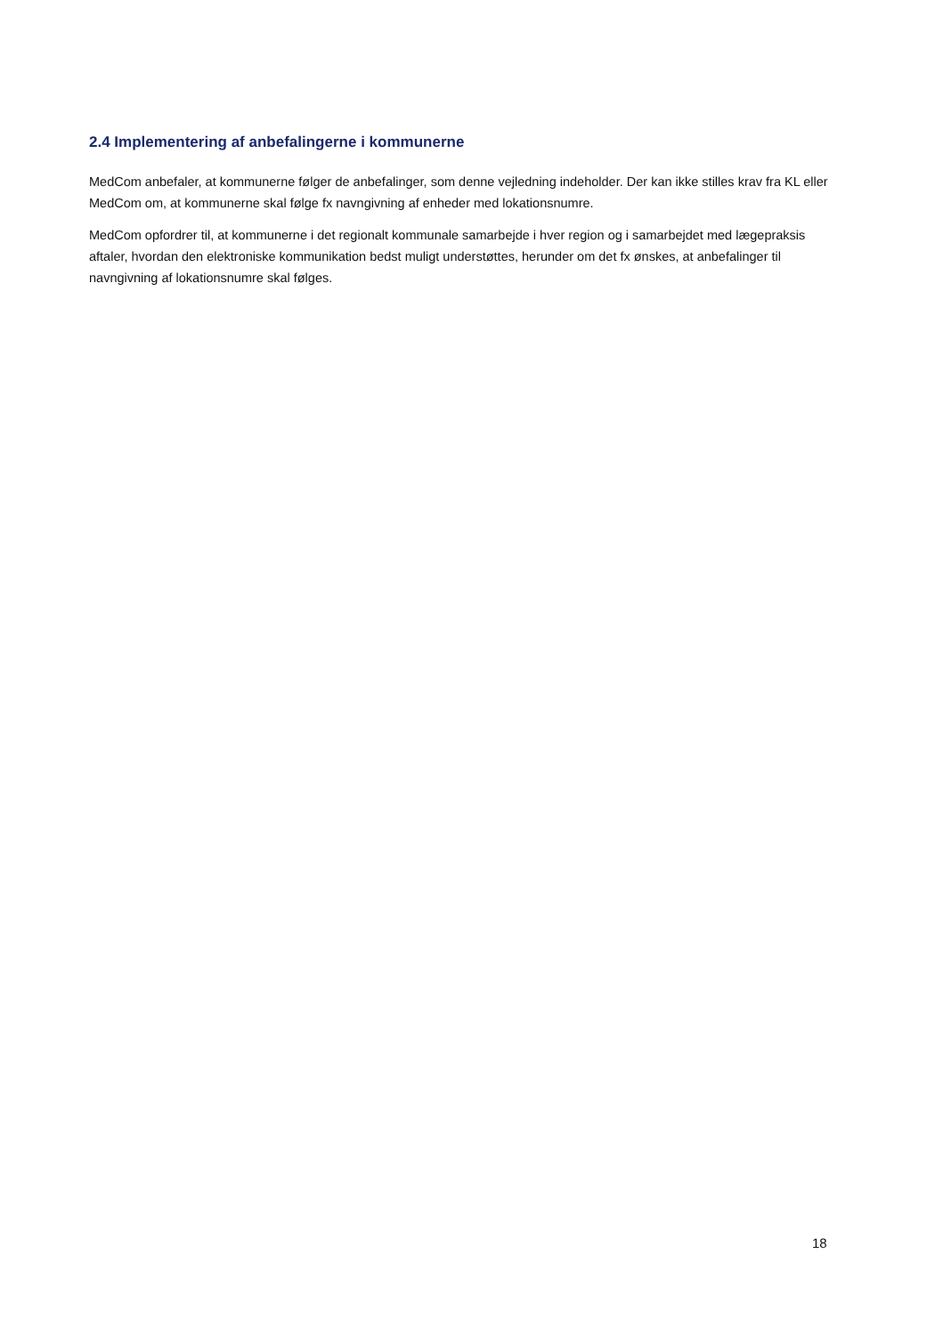2.4 Implementering af anbefalingerne i kommunerne
MedCom anbefaler, at kommunerne følger de anbefalinger, som denne vejledning indeholder. Der kan ikke stilles krav fra KL eller MedCom om, at kommunerne skal følge fx navngivning af enheder med lokationsnumre.
MedCom opfordrer til, at kommunerne i det regionalt kommunale samarbejde i hver region og i samarbejdet med lægepraksis aftaler, hvordan den elektroniske kommunikation bedst muligt understøttes, herunder om det fx ønskes, at anbefalinger til navngivning af lokationsnumre skal følges.
18